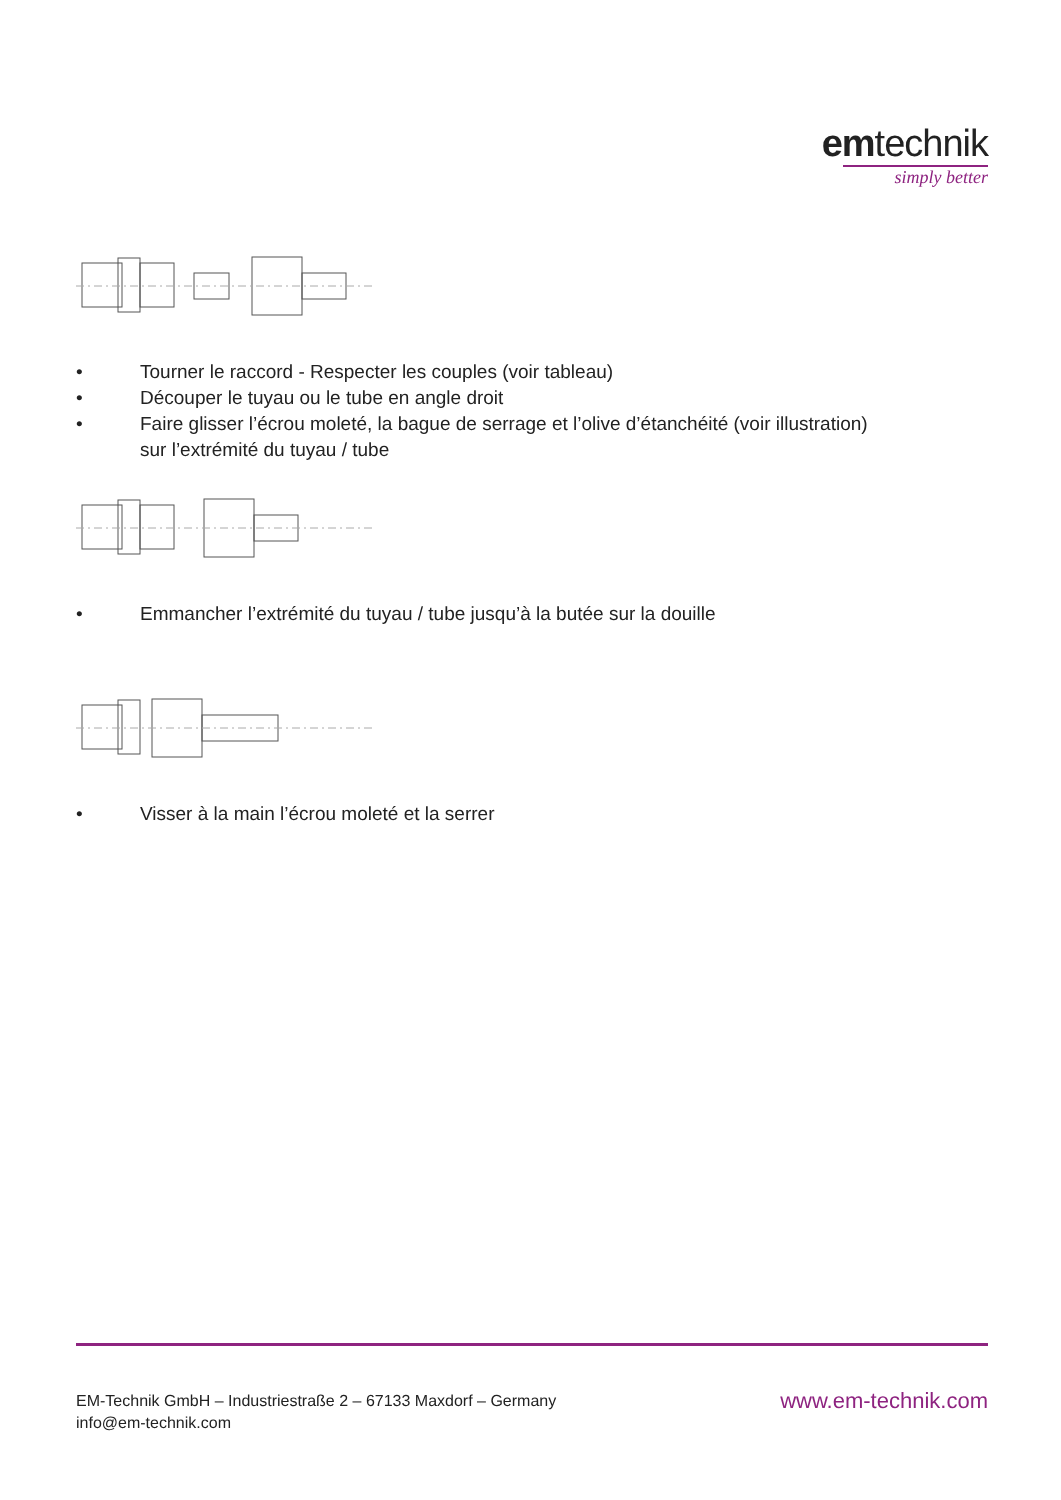emtechnik
simply better
• Tourner le raccord - Respecter les couples (voir tableau)
• Découper le tuyau ou le tube en angle droit
• Faire glisser l’écrou moleté, la bague de serrage et l’olive d’étanchéité (voir illustration)
sur l’extrémité du tuyau / tube
• Emmancher l’extrémité du tuyau / tube jusqu’à la butée sur la douille
• Visser à la main l’écrou moleté et la serrer
EM-Technik GmbH – Industriestraße 2 – 67133 Maxdorf – Germany
info@em-technik.com
www.em-technik.com